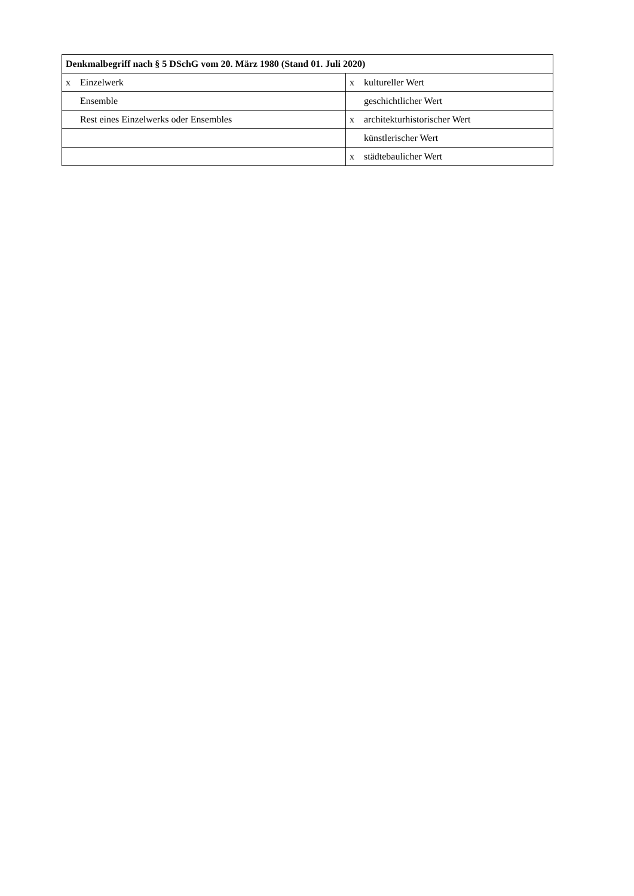| Denkmalbegriff nach § 5 DSchG vom 20. März 1980 (Stand 01. Juli 2020) | | | |
| --- | --- | --- | --- |
| x | Einzelwerk | x | kultureller Wert |
| | Ensemble | | geschichtlicher Wert |
| | Rest eines Einzelwerks oder Ensembles | x | architekturhistorischer Wert |
| | | | künstlerischer Wert |
| | | x | städtebaulicher Wert |